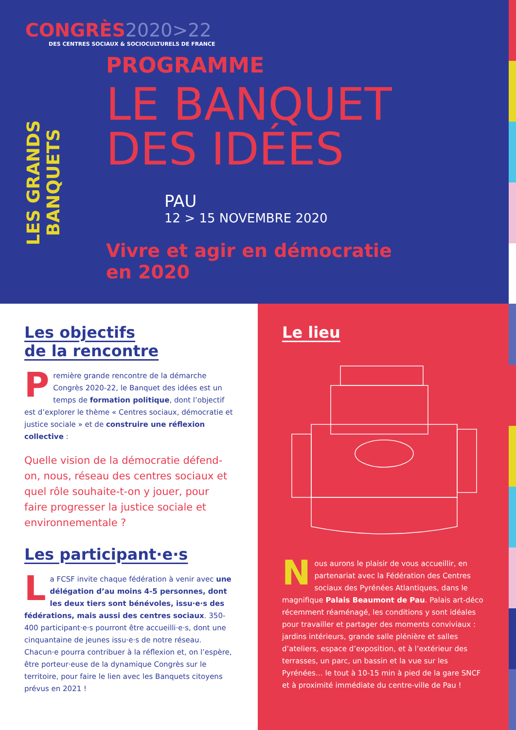CONGRÈS2020>22
DES CENTRES SOCIAUX & SOCIOCULTURELS DE FRANCE
LES GRANDS BANQUETS
PROGRAMME
LE BANQUET
DES IDÉES
PAU
12 > 15 NOVEMBRE 2020
Vivre et agir en démocratie
en 2020
Les objectifs
de la rencontre
Première grande rencontre de la démarche Congrès 2020-22, le Banquet des idées est un temps de formation politique, dont l’objectif est d’explorer le thème « Centres sociaux, démocratie et justice sociale » et de construire une réflexion collective :
Quelle vision de la démocratie défend-on, nous, réseau des centres sociaux et quel rôle souhaite-t-on y jouer, pour faire progresser la justice sociale et environnementale ?
Les participant·e·s
La FCSF invite chaque fédération à venir avec une délégation d’au moins 4-5 personnes, dont les deux tiers sont bénévoles, issu·e·s des fédérations, mais aussi des centres sociaux. 350-400 participant·e·s pourront être accueilli·e·s, dont une cinquantaine de jeunes issu·e·s de notre réseau. Chacun·e pourra contribuer à la réflexion et, on l’espère, être porteur·euse de la dynamique Congrès sur le territoire, pour faire le lien avec les Banquets citoyens prévus en 2021 !
Le lieu
Nous aurons le plaisir de vous accueillir, en partenariat avec la Fédération des Centres sociaux des Pyrénées Atlantiques, dans le magnifique Palais Beaumont de Pau. Palais art-déco récemment réaménagé, les conditions y sont idéales pour travailler et partager des moments conviviaux : jardins intérieurs, grande salle plénière et salles d’ateliers, espace d’exposition, et à l’extérieur des terrasses, un parc, un bassin et la vue sur les Pyrénées… le tout à 10-15 min à pied de la gare SNCF et à proximité immédiate du centre-ville de Pau !